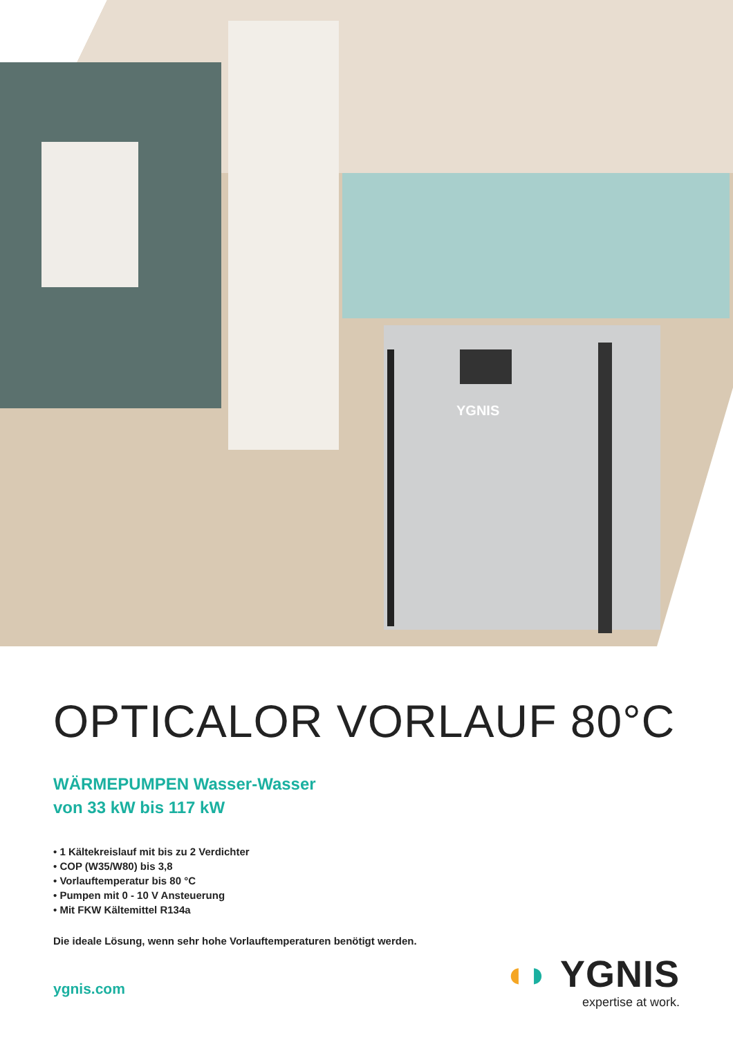YGNIS
OPTICALOR VORLAUF 80°C
WÄRMEPUMPEN Wasser-Wasser
von 33 kW bis 117 kW
• 1 Kältekreislauf mit bis zu 2 Verdichter
• COP (W35/W80) bis 3,8
• Vorlauftemperatur bis 80 °C
• Pumpen mit 0 - 10 V Ansteuerung
• Mit FKW Kältemittel R134a
Die ideale Lösung, wenn sehr hohe Vorlauftemperaturen benötigt werden.
ygnis.com
◖◗ YGNIS
expertise at work.